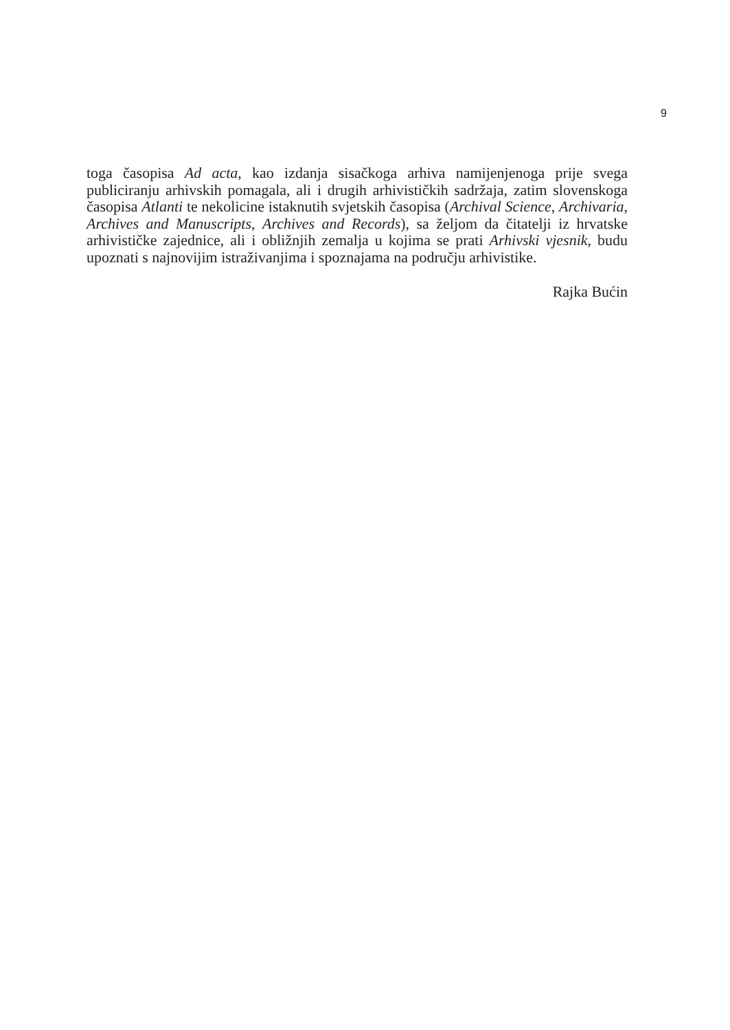9
toga časopisa Ad acta, kao izdanja sisačkoga arhiva namijenjenoga prije svega publiciranju arhivskih pomagala, ali i drugih arhivističkih sadržaja, zatim slovenskoga časopisa Atlanti te nekolicine istaknutih svjetskih časopisa (Archival Science, Archivaria, Archives and Manuscripts, Archives and Records), sa željom da čitatelji iz hrvatske arhivističke zajednice, ali i obližnjih zemalja u kojima se prati Arhivski vjesnik, budu upoznati s najnovijim istraživanjima i spoznajama na području arhivistike.
Rajka Bućin